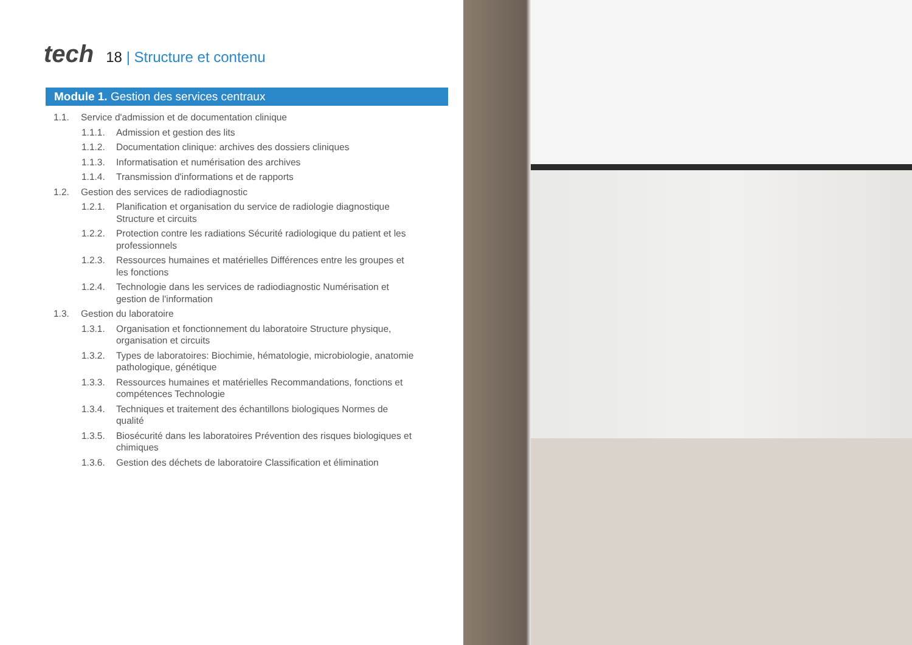tech
18 | Structure et contenu
Module 1. Gestion des services centraux
1.1. Service d'admission et de documentation clinique
1.1.1. Admission et gestion des lits
1.1.2. Documentation clinique: archives des dossiers cliniques
1.1.3. Informatisation et numérisation des archives
1.1.4. Transmission d'informations et de rapports
1.2. Gestion des services de radiodiagnostic
1.2.1. Planification et organisation du service de radiologie diagnostique Structure et circuits
1.2.2. Protection contre les radiations Sécurité radiologique du patient et les professionnels
1.2.3. Ressources humaines et matérielles Différences entre les groupes et les fonctions
1.2.4. Technologie dans les services de radiodiagnostic Numérisation et gestion de l'information
1.3. Gestion du laboratoire
1.3.1. Organisation et fonctionnement du laboratoire Structure physique, organisation et circuits
1.3.2. Types de laboratoires: Biochimie, hématologie, microbiologie, anatomie pathologique, génétique
1.3.3. Ressources humaines et matérielles Recommandations, fonctions et compétences Technologie
1.3.4. Techniques et traitement des échantillons biologiques Normes de qualité
1.3.5. Biosécurité dans les laboratoires Prévention des risques biologiques et chimiques
1.3.6. Gestion des déchets de laboratoire Classification et élimination